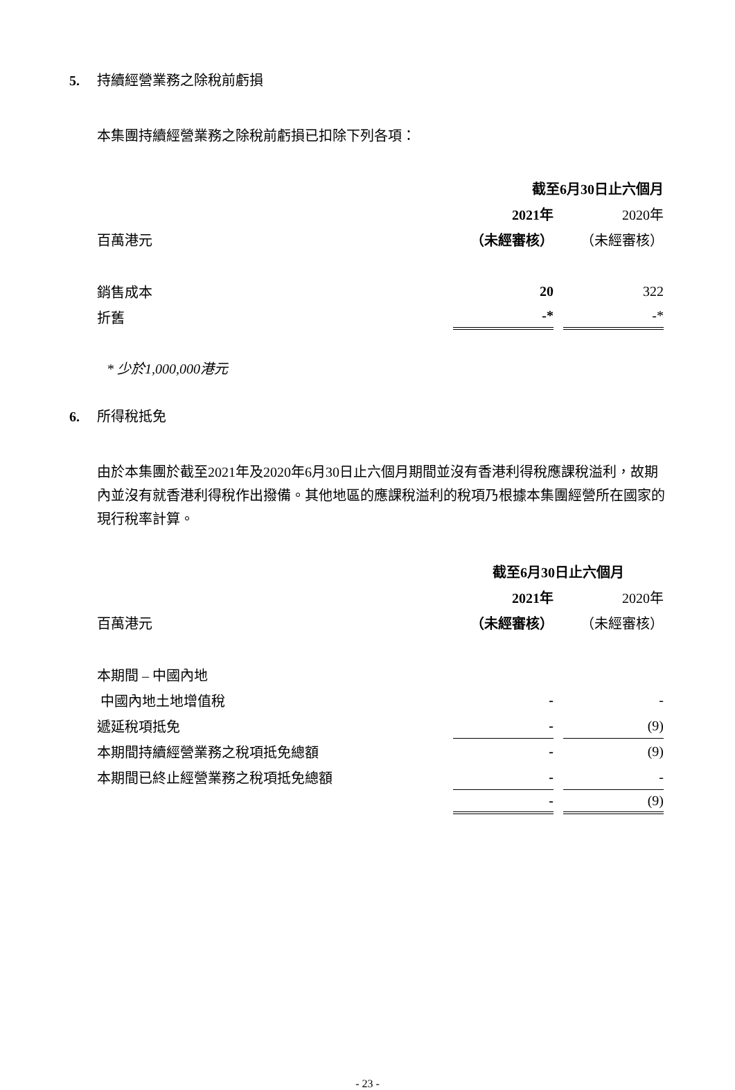5. 持續經營業務之除稅前虧損
本集團持續經營業務之除稅前虧損已扣除下列各項：
| | 截至6月30日止六個月 | |
| | 2021年 | 2020年 |
| 百萬港元 | （未經審核） | （未經審核） |
| 銷售成本 | 20 | 322 |
| 折舊 | -* | -* |
* 少於1,000,000港元
6. 所得稅抵免
由於本集團於截至2021年及2020年6月30日止六個月期間並沒有香港利得稅應課稅溢利，故期內並沒有就香港利得稅作出撥備。其他地區的應課稅溢利的稅項乃根據本集團經營所在國家的現行稅率計算。
| | 截至6月30日止六個月 | |
| | 2021年 | 2020年 |
| 百萬港元 | （未經審核） | （未經審核） |
| 本期間 – 中國內地 | | |
| 中國內地土地增值稅 | - | - |
| 遞延稅項抵免 | - | (9) |
| 本期間持續經營業務之稅項抵免總額 | - | (9) |
| 本期間已終止經營業務之稅項抵免總額 | - | - |
| | - | (9) |
- 23 -